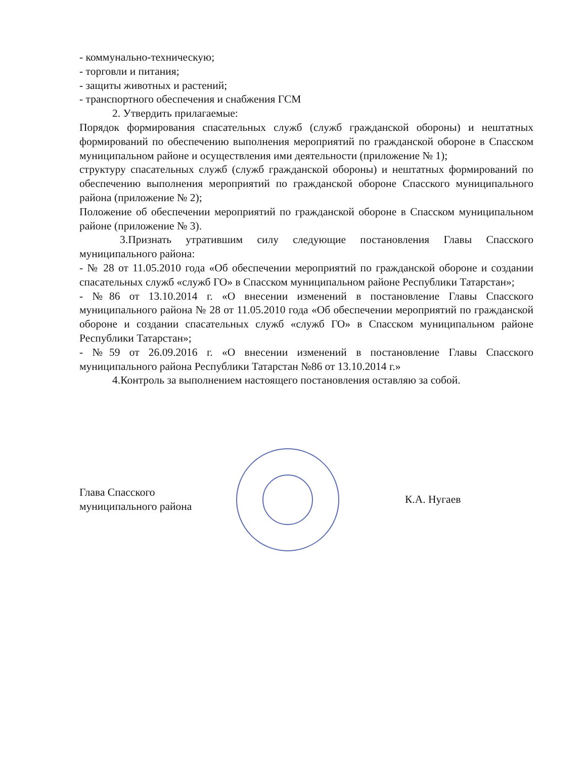- коммунально-техническую;
- торговли и питания;
- защиты животных и растений;
- транспортного обеспечения и снабжения ГСМ
2. Утвердить прилагаемые:
Порядок формирования спасательных служб (служб гражданской обороны) и нештатных формирований по обеспечению выполнения мероприятий по гражданской обороне в Спасском муниципальном районе и осуществления ими деятельности (приложение № 1);
структуру спасательных служб (служб гражданской обороны) и нештатных формирований по обеспечению выполнения мероприятий по гражданской обороне Спасского муниципального района (приложение № 2);
Положение об обеспечении мероприятий по гражданской обороне в Спасском муниципальном районе (приложение № 3).
3.Признать утратившим силу следующие постановления Главы Спасского муниципального района:
- № 28 от 11.05.2010 года «Об обеспечении мероприятий по гражданской обороне и создании спасательных служб «служб ГО» в Спасском муниципальном районе Республики Татарстан»;
- №86 от 13.10.2014 г. «О внесении изменений в постановление Главы Спасского муниципального района № 28 от 11.05.2010 года «Об обеспечении мероприятий по гражданской обороне и создании спасательных служб «служб ГО» в Спасском муниципальном районе Республики Татарстан»;
- №59 от 26.09.2016 г. «О внесении изменений в постановление Главы Спасского муниципального района Республики Татарстан №86 от 13.10.2014 г.»
4.Контроль за выполнением настоящего постановления оставляю за собой.
Глава Спасского
муниципального района
К.А. Нугаев